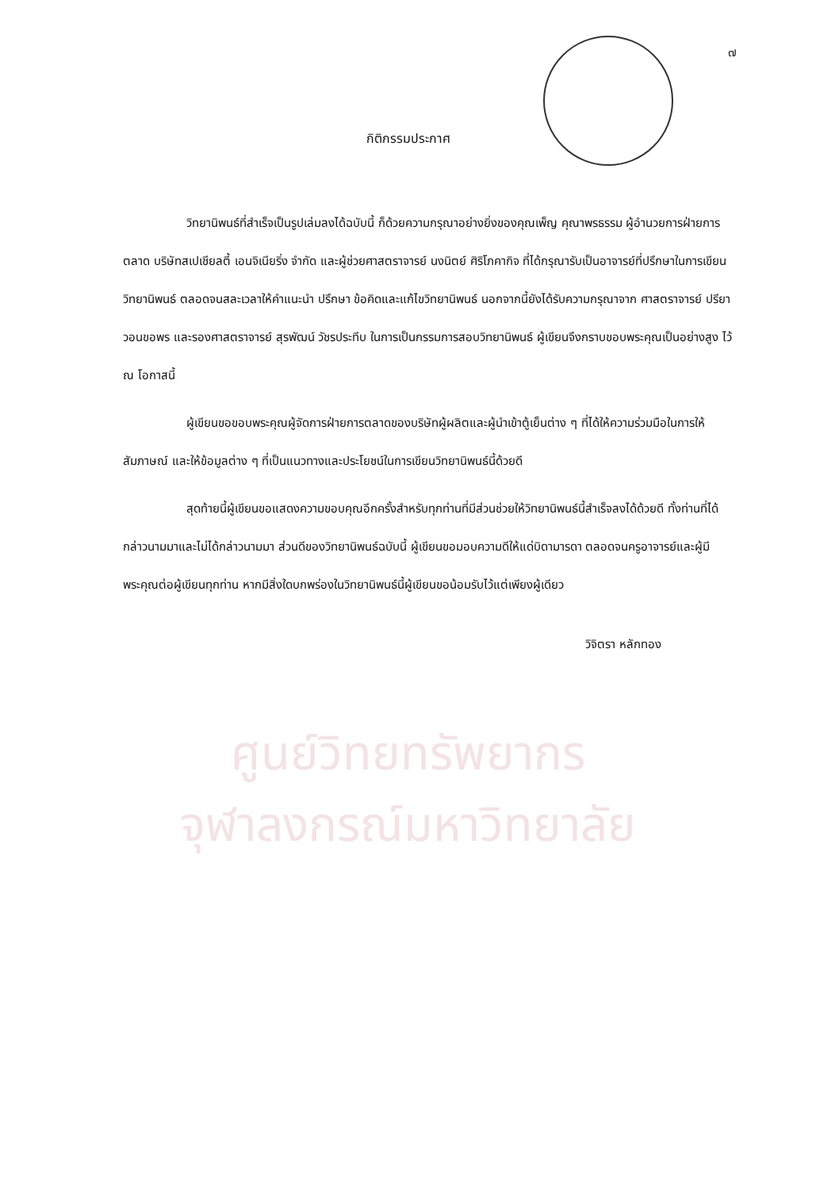๗
กิติกรรมประกาศ
วิทยานิพนธ์ที่สำเร็จเป็นรูปเล่มลงได้ฉบับนี้ ก็ด้วยความกรุณาอย่างยิ่งของคุณเพ็ญ คุณาพรธรรม ผู้อำนวยการฝ่ายการตลาด บริษัทสเปเชียลตี้ เอนจิเนียริ่ง จำกัด และผู้ช่วยศาสตราจารย์ นงนิตย์ ศิริโภคากิจ ที่ได้กรุณารับเป็นอาจารย์ที่ปรึกษาในการเขียนวิทยานิพนธ์ ตลอดจนสละเวลาให้คำแนะนำ ปรึกษา ข้อคิดและแก้ไขวิทยานิพนธ์ นอกจากนี้ยังได้รับความกรุณาจาก ศาสตราจารย์ ปรียา วอนขอพร และรองศาสตราจารย์ สุรพัฒน์ วัชรประทีบ ในการเป็นกรรมการสอบวิทยานิพนธ์ ผู้เขียนจึงกราบขอบพระคุณเป็นอย่างสูง ไว้ ณ โอกาสนี้
ผู้เขียนขอขอบพระคุณผู้จัดการฝ่ายการตลาดของบริษัทผู้ผลิตและผู้นำเข้าตู้เย็นต่าง ๆ ที่ได้ให้ความร่วมมือในการให้สัมภาษณ์ และให้ข้อมูลต่าง ๆ ที่เป็นแนวทางและประโยชน์ในการเขียนวิทยานิพนธ์นี้ด้วยดี
สุดท้ายนี้ผู้เขียนขอแสดงความขอบคุณอีกครั้งสำหรับทุกท่านที่มีส่วนช่วยให้วิทยานิพนธ์นี้สำเร็จลงได้ด้วยดี ทั้งท่านที่ได้กล่าวนามมาและไม่ได้กล่าวนามมา ส่วนดีของวิทยานิพนธ์ฉบับนี้ ผู้เขียนขอมอบความดีให้แด่บิดามารดา ตลอดจนครูอาจารย์และผู้มีพระคุณต่อผู้เขียนทุกท่าน หากมีสิ่งใดบกพร่องในวิทยานิพนธ์นี้ผู้เขียนขอน้อมรับไว้แต่เพียงผู้เดียว
วิจิตรา หลักทอง
ศูนย์วิทยทรัพยากร
จุฬาลงกรณ์มหาวิทยาลัย